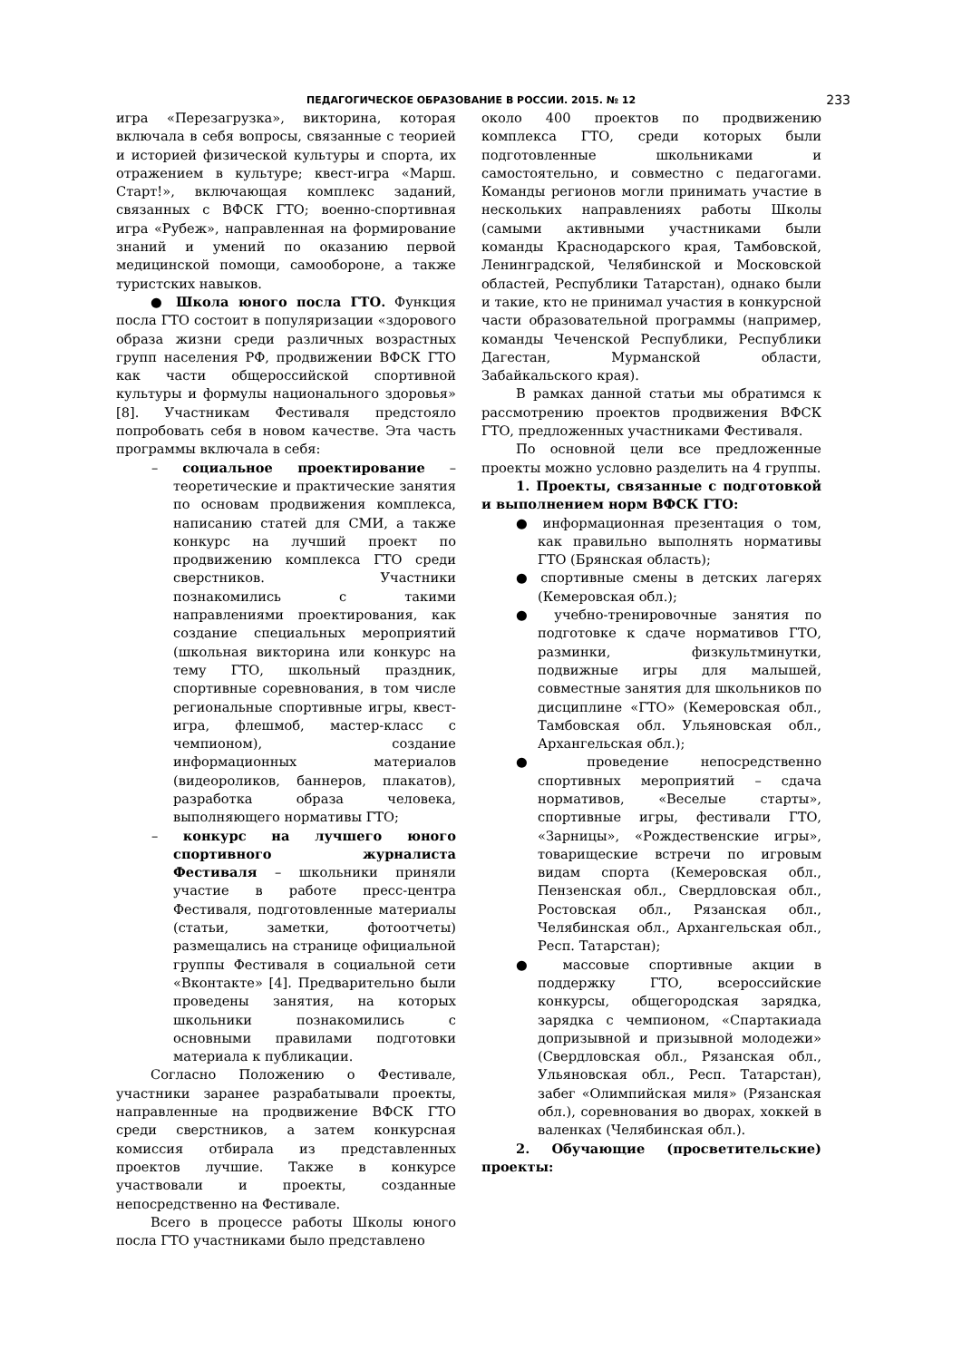ПЕДАГОГИЧЕСКОЕ ОБРАЗОВАНИЕ В РОССИИ. 2015. № 12 233
игра «Перезагрузка», викторина, которая включала в себя вопросы, связанные с теорией и историей физической культуры и спорта, их отражением в культуре; квест-игра «Марш. Старт!», включающая комплекс заданий, связанных с ВФСК ГТО; военно-спортивная игра «Рубеж», направленная на формирование знаний и умений по оказанию первой медицинской помощи, самообороне, а также туристских навыков.
● Школа юного посла ГТО. Функция посла ГТО состоит в популяризации «здорового образа жизни среди различных возрастных групп населения РФ, продвижении ВФСК ГТО как части общероссийской спортивной культуры и формулы национального здоровья» [8]. Участникам Фестиваля предстояло попробовать себя в новом качестве. Эта часть программы включала в себя:
– социальное проектирование – теоретические и практические занятия по основам продвижения комплекса, написанию статей для СМИ, а также конкурс на лучший проект по продвижению комплекса ГТО среди сверстников. Участники познакомились с такими направлениями проектирования, как создание специальных мероприятий (школьная викторина или конкурс на тему ГТО, школьный праздник, спортивные соревнования, в том числе региональные спортивные игры, квест-игра, флешмоб, мастер-класс с чемпионом), создание информационных материалов (видеороликов, баннеров, плакатов), разработка образа человека, выполняющего нормативы ГТО;
– конкурс на лучшего юного спортивного журналиста Фестиваля – школьники приняли участие в работе пресс-центра Фестиваля, подготовленные материалы (статьи, заметки, фотоотчеты) размещались на странице официальной группы Фестиваля в социальной сети «Вконтакте» [4]. Предварительно были проведены занятия, на которых школьники познакомились с основными правилами подготовки материала к публикации.
Согласно Положению о Фестивале, участники заранее разрабатывали проекты, направленные на продвижение ВФСК ГТО среди сверстников, а затем конкурсная комиссия отбирала из представленных проектов лучшие. Также в конкурсе участвовали и проекты, созданные непосредственно на Фестивале.
Всего в процессе работы Школы юного посла ГТО участниками было представлено
около 400 проектов по продвижению комплекса ГТО, среди которых были подготовленные школьниками и самостоятельно, и совместно с педагогами. Команды регионов могли принимать участие в нескольких направлениях работы Школы (самыми активными участниками были команды Краснодарского края, Тамбовской, Ленинградской, Челябинской и Московской областей, Республики Татарстан), однако были и такие, кто не принимал участия в конкурсной части образовательной программы (например, команды Чеченской Республики, Республики Дагестан, Мурманской области, Забайкальского края).
В рамках данной статьи мы обратимся к рассмотрению проектов продвижения ВФСК ГТО, предложенных участниками Фестиваля.
По основной цели все предложенные проекты можно условно разделить на 4 группы.
1. Проекты, связанные с подготовкой и выполнением норм ВФСК ГТО:
● информационная презентация о том, как правильно выполнять нормативы ГТО (Брянская область);
● спортивные смены в детских лагерях (Кемеровская обл.);
● учебно-тренировочные занятия по подготовке к сдаче нормативов ГТО, разминки, физкультминутки, подвижные игры для малышей, совместные занятия для школьников по дисциплине «ГТО» (Кемеровская обл., Тамбовская обл. Ульяновская обл., Архангельская обл.);
● проведение непосредственно спортивных мероприятий – сдача нормативов, «Веселые старты», спортивные игры, фестивали ГТО, «Зарницы», «Рождественские игры», товарищеские встречи по игровым видам спорта (Кемеровская обл., Пензенская обл., Свердловская обл., Ростовская обл., Рязанская обл., Челябинская обл., Архангельская обл., Респ. Татарстан);
● массовые спортивные акции в поддержку ГТО, всероссийские конкурсы, общегородская зарядка, зарядка с чемпионом, «Спартакиада допризывной и призывной молодежи» (Свердловская обл., Рязанская обл., Ульяновская обл., Респ. Татарстан), забег «Олимпийская миля» (Рязанская обл.), соревнования во дворах, хоккей в валенках (Челябинская обл.).
2. Обучающие (просветительские) проекты: